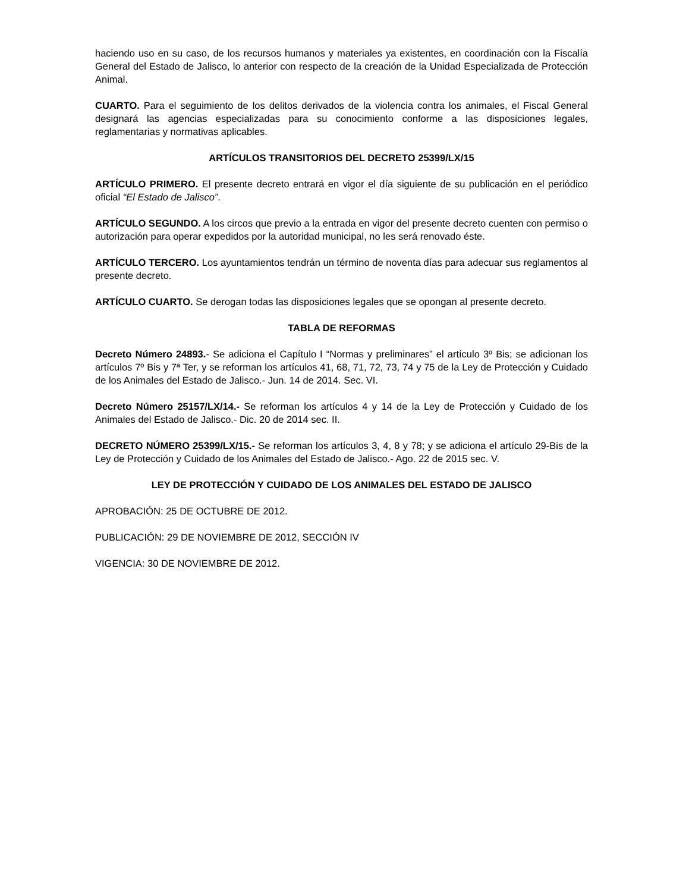haciendo uso en su caso, de los recursos humanos y materiales ya existentes, en coordinación con la Fiscalía General del Estado de Jalisco, lo anterior con respecto de la creación de la Unidad Especializada de Protección Animal.
CUARTO. Para el seguimiento de los delitos derivados de la violencia contra los animales, el Fiscal General designará las agencias especializadas para su conocimiento conforme a las disposiciones legales, reglamentarias y normativas aplicables.
ARTÍCULOS TRANSITORIOS DEL DECRETO 25399/LX/15
ARTÍCULO PRIMERO. El presente decreto entrará en vigor el día siguiente de su publicación en el periódico oficial “El Estado de Jalisco”.
ARTÍCULO SEGUNDO. A los circos que previo a la entrada en vigor del presente decreto cuenten con permiso o autorización para operar expedidos por la autoridad municipal, no les será renovado éste.
ARTÍCULO TERCERO. Los ayuntamientos tendrán un término de noventa días para adecuar sus reglamentos al presente decreto.
ARTÍCULO CUARTO. Se derogan todas las disposiciones legales que se opongan al presente decreto.
TABLA DE REFORMAS
Decreto Número 24893.- Se adiciona el Capítulo I “Normas y preliminares” el artículo 3º Bis; se adicionan los artículos 7º Bis y 7ª Ter, y se reforman los artículos 41, 68, 71, 72, 73, 74 y 75 de la Ley de Protección y Cuidado de los Animales del Estado de Jalisco.- Jun. 14 de 2014. Sec. VI.
Decreto Número 25157/LX/14.- Se reforman los artículos 4 y 14 de la Ley de Protección y Cuidado de los Animales del Estado de Jalisco.- Dic. 20 de 2014 sec. II.
DECRETO NÚMERO 25399/LX/15.- Se reforman los artículos 3, 4, 8 y 78; y se adiciona el artículo 29-Bis de la Ley de Protección y Cuidado de los Animales del Estado de Jalisco.- Ago. 22 de 2015 sec. V.
LEY DE PROTECCIÓN Y CUIDADO DE LOS ANIMALES DEL ESTADO DE JALISCO
APROBACIÓN: 25 DE OCTUBRE DE 2012.
PUBLICACIÓN: 29 DE NOVIEMBRE DE 2012, SECCIÓN IV
VIGENCIA: 30 DE NOVIEMBRE DE 2012.